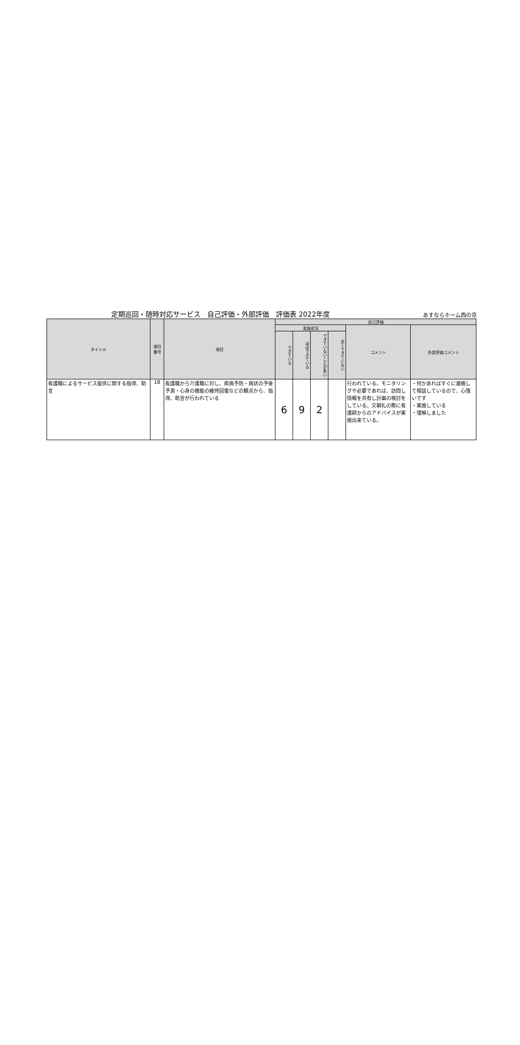定期巡回・随時対応サービス　自己評価・外部評価　評価表 2022年度 あすならホーム西の京
| タイトル | 項目 番号 | 項目 | 自己評価 | | | | | |
| --- | --- | --- | --- | --- | --- | --- | --- | --- |
| | | | 実施状況 | | | | コメント | 外部評価コメント |
| | | | できている | ほぼできている | できていないことが多い | 全くできていない | | |
| 看護職によるサービス提供に関する指導、助言 | 18 | 看護職から介護職に対し、疾病予防・病状の予後予測・心身の機能の維持回復などの観点から、指導、助言が行われている | 6 | 9 | 2 | | 行われている。モニタリングや必要であれば、訪問し情報を共有し計画の検討をしている。又朝礼の際に看護師からのアドバイスが実施出来ている。 | ・何かあればすぐに連絡して相談しているので、心強いです ・実施している ・理解しました |